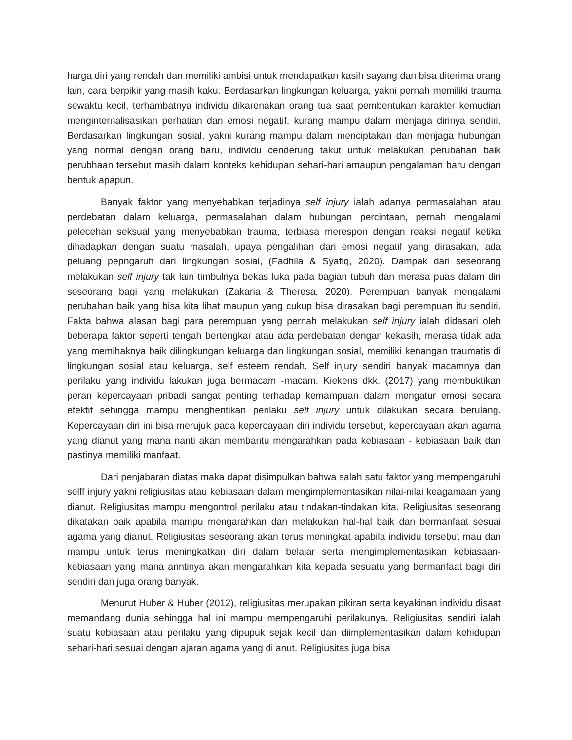harga diri yang rendah dan memiliki ambisi untuk mendapatkan kasih sayang dan bisa diterima orang lain, cara berpikir yang masih kaku. Berdasarkan lingkungan keluarga, yakni pernah memiliki trauma sewaktu kecil, terhambatnya individu dikarenakan orang tua saat pembentukan karakter kemudian menginternalisasikan perhatian dan emosi negatif, kurang mampu dalam menjaga dirinya sendiri. Berdasarkan lingkungan sosial, yakni kurang mampu dalam menciptakan dan menjaga hubungan yang normal dengan orang baru, individu cenderung takut untuk melakukan perubahan baik perubhaan tersebut masih dalam konteks kehidupan sehari-hari amaupun pengalaman baru dengan bentuk apapun.
Banyak faktor yang menyebabkan terjadinya self injury ialah adanya permasalahan atau perdebatan dalam keluarga, permasalahan dalam hubungan percintaan, pernah mengalami pelecehan seksual yang menyebabkan trauma, terbiasa merespon dengan reaksi negatif ketika dihadapkan dengan suatu masalah, upaya pengalihan dari emosi negatif yang dirasakan, ada peluang pepngaruh dari lingkungan sosial, (Fadhila & Syafiq, 2020). Dampak dari seseorang melakukan self injury tak lain timbulnya bekas luka pada bagian tubuh dan merasa puas dalam diri seseorang bagi yang melakukan (Zakaria & Theresa, 2020). Perempuan banyak mengalami perubahan baik yang bisa kita lihat maupun yang cukup bisa dirasakan bagi perempuan itu sendiri. Fakta bahwa alasan bagi para perempuan yang pernah melakukan self injury ialah didasari oleh beberapa faktor seperti tengah bertengkar atau ada perdebatan dengan kekasih, merasa tidak ada yang memihaknya baik dilingkungan keluarga dan lingkungan sosial, memiliki kenangan traumatis di lingkungan sosial atau keluarga, self esteem rendah. Self injury sendiri banyak macamnya dan perilaku yang individu lakukan juga bermacam -macam. Kiekens dkk. (2017) yang membuktikan peran kepercayaan pribadi sangat penting terhadap kemampuan dalam mengatur emosi secara efektif sehingga mampu menghentikan perilaku self injury untuk dilakukan secara berulang. Kepercayaan diri ini bisa merujuk pada kepercayaan diri individu tersebut, kepercayaan akan agama yang dianut yang mana nanti akan membantu mengarahkan pada kebiasaan - kebiasaan baik dan pastinya memiliki manfaat.
Dari penjabaran diatas maka dapat disimpulkan bahwa salah satu faktor yang mempengaruhi selff injury yakni religiusitas atau kebiasaan dalam mengimplementasikan nilai-nilai keagamaan yang dianut. Religiusitas mampu mengontrol perilaku atau tindakan-tindakan kita. Religiusitas seseorang dikatakan baik apabila mampu mengarahkan dan melakukan hal-hal baik dan bermanfaat sesuai agama yang dianut. Religiusitas seseorang akan terus meningkat apabila individu tersebut mau dan mampu untuk terus meningkatkan diri dalam belajar serta mengimplementasikan kebiasaan-kebiasaan yang mana anntinya akan mengarahkan kita kepada sesuatu yang bermanfaat bagi diri sendiri dan juga orang banyak.
Menurut Huber & Huber (2012), religiusitas merupakan pikiran serta keyakinan individu disaat memandang dunia sehingga hal ini mampu mempengaruhi perilakunya. Religiusitas sendiri ialah suatu kebiasaan atau perilaku yang dipupuk sejak kecil dan diimplementasikan dalam kehidupan sehari-hari sesuai dengan ajaran agama yang di anut. Religiusitas juga bisa